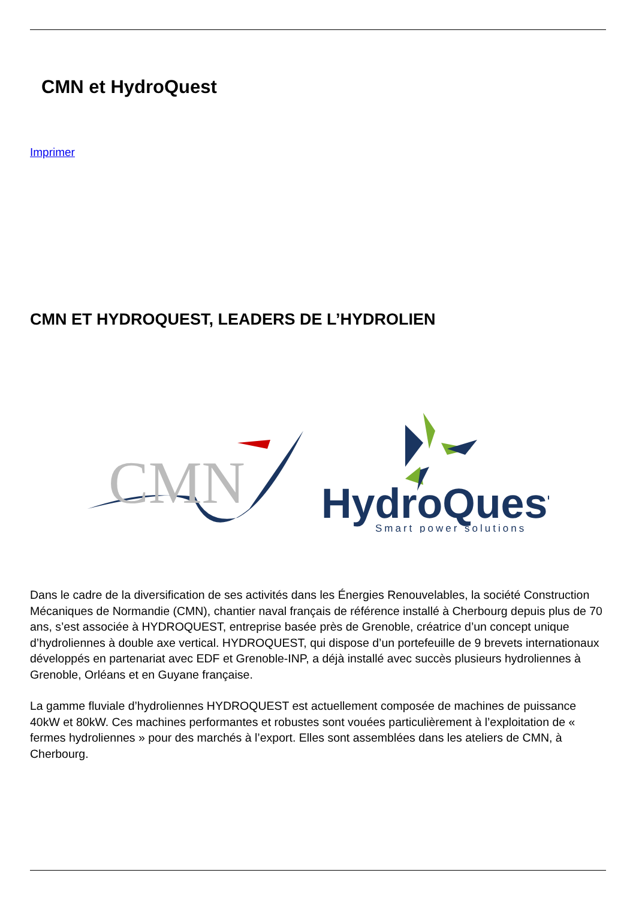CMN et HydroQuest
Imprimer
CMN ET HYDROQUEST, LEADERS DE L’HYDROLIEN
CMN
HydroQuest
Smart power solutions
Dans le cadre de la diversification de ses activités dans les Énergies Renouvelables, la société Construction Mécaniques de Normandie (CMN), chantier naval français de référence installé à Cherbourg depuis plus de 70 ans, s’est associée à HYDROQUEST, entreprise basée près de Grenoble, créatrice d’un concept unique d’hydroliennes à double axe vertical. HYDROQUEST, qui dispose d’un portefeuille de 9 brevets internationaux développés en partenariat avec EDF et Grenoble-INP, a déjà installé avec succès plusieurs hydroliennes à Grenoble, Orléans et en Guyane française.
La gamme fluviale d’hydroliennes HYDROQUEST est actuellement composée de machines de puissance 40kW et 80kW. Ces machines performantes et robustes sont vouées particulièrement à l’exploitation de « fermes hydroliennes » pour des marchés à l’export. Elles sont assemblées dans les ateliers de CMN, à Cherbourg.